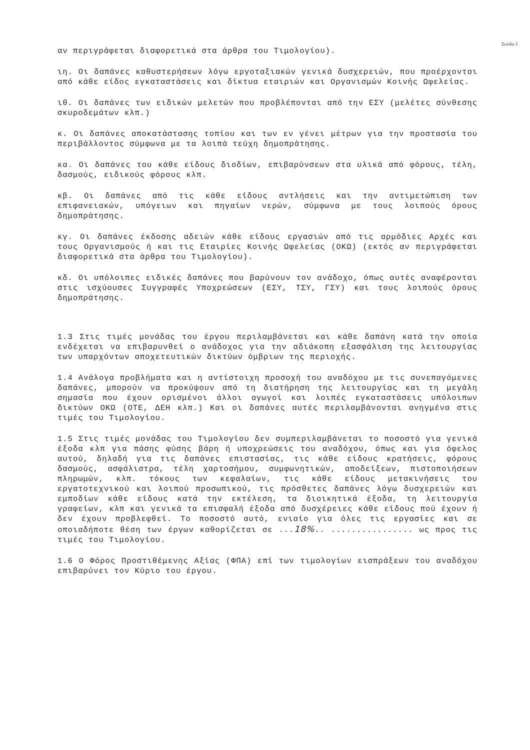Σελίδα 3
αν περιγράφεται διαφορετικά στα άρθρα του Τιμολογίου).
ιη. Οι δαπάνες καθυστερήσεων λόγω εργοταξιακών γενικά δυσχερειών, που προέρχονται από κάθε είδος εγκαταστάσεις και δίκτυα εταιριών και Οργανισμών Κοινής Ωφελείας.
ιθ. Οι δαπάνες των ειδικών μελετών που προβλέπονται από την ΕΣΥ (μελέτες σύνθεσης σκυροδεμάτων κλπ.)
κ. Οι δαπάνες αποκατάστασης τοπίου και των εν γένει μέτρων για την προστασία του περιβάλλοντος σύμφωνα με τα λοιπά τεύχη δημοπράτησης.
κα. Οι δαπάνες του κάθε είδους διοδίων, επιβαρύνσεων στα υλικά από φόρους, τέλη, δασμούς, ειδικούς φόρους κλπ.
κβ. Οι δαπάνες από τις κάθε είδους αντλήσεις και την αντιμετώπιση των επιφανειακών, υπόγειων και πηγαίων νερών, σύμφωνα με τους λοιπούς όρους δημοπράτησης.
κγ. Οι δαπάνες έκδοσης αδειών κάθε είδους εργασιών από τις αρμόδιες Αρχές και τους Οργανισμούς ή και τις Εταιρίες Κοινής Ωφελείας (ΟΚΩ) (εκτός αν περιγράφεται διαφορετικά στα άρθρα του Τιμολογίου).
κδ. Οι υπόλοιπες ειδικές δαπάνες που βαρύνουν τον ανάδοχο, όπως αυτές αναφέρονται στις ισχύουσες Συγγραφές Υποχρεώσεων (ΕΣΥ, ΤΣΥ, ΓΣΥ) και τους λοιπούς όρους δημοπράτησης.
1.3 Στις τιμές μονάδας του έργου περιλαμβάνεται και κάθε δαπάνη κατά την οποία ενδέχεται να επιβαρυνθεί ο ανάδοχος για την αδιάκοπη εξασφάλιση της λειτουργίας των υπαρχόντων αποχετευτικών δικτύων όμβριων της περιοχής.
1.4 Ανάλογα προβλήματα και η αντίστοιχη προσοχή του αναδόχου με τις συνεπαγόμενες δαπάνες, μπορούν να προκύψουν από τη διατήρηση της λειτουργίας και τη μεγάλη σημασία που έχουν ορισμένοι άλλοι αγωγοί και λοιπές εγκαταστάσεις υπόλοιπων δικτύων ΟΚΩ (ΟΤΕ, ΔΕΗ κλπ.) Και οι δαπάνες αυτές περιλαμβάνονται ανηγμένα στις τιμές του Τιμολογίου.
1.5 Στις τιμές μονάδας του Τιμολογίου δεν συμπεριλαμβάνεται το ποσοστό για γενικά έξοδα κλπ για πάσης φύσης βάρη ή υποχρεώσεις του αναδόχου, όπως και για όφελος αυτού, δηλαδή για τις δαπάνες επιστασίας, τις κάθε είδους κρατήσεις, φόρους δασμούς, ασφάλιστρα, τέλη χαρτοσήμου, συμφωνητικών, αποδείξεων, πιστοποιήσεων πληρωμών, κλπ. τόκους των κεφαλαίων, τις κάθε είδους μετακινήσεις του εργατοτεχνικού και λοιπού προσωπικού, τις πρόσθετες δαπάνες λόγω δυσχερειών και εμποδίων κάθε είδους κατά την εκτέλεση, τα διοικητικά έξοδα, τη λειτουργία γραφείων, κλπ και γενικά τα επισφαλή έξοδα από δυσχέρειες κάθε είδους πού έχουν ή δεν έχουν προβλεφθεί. Το ποσοστό αυτό, ενιαίο για όλες τις εργασίες και σε οποιαδήποτε θέση των έργων καθορίζεται σε ...18%.. ................ ως προς τις τιμές του Τιμολογίου.
1.6 Ο Φόρος Προστιθέμενης Αξίας (ΦΠΑ) επί των τιμολογίων εισπράξεων του αναδόχου επιβαρύνει τον Κύριο του έργου.